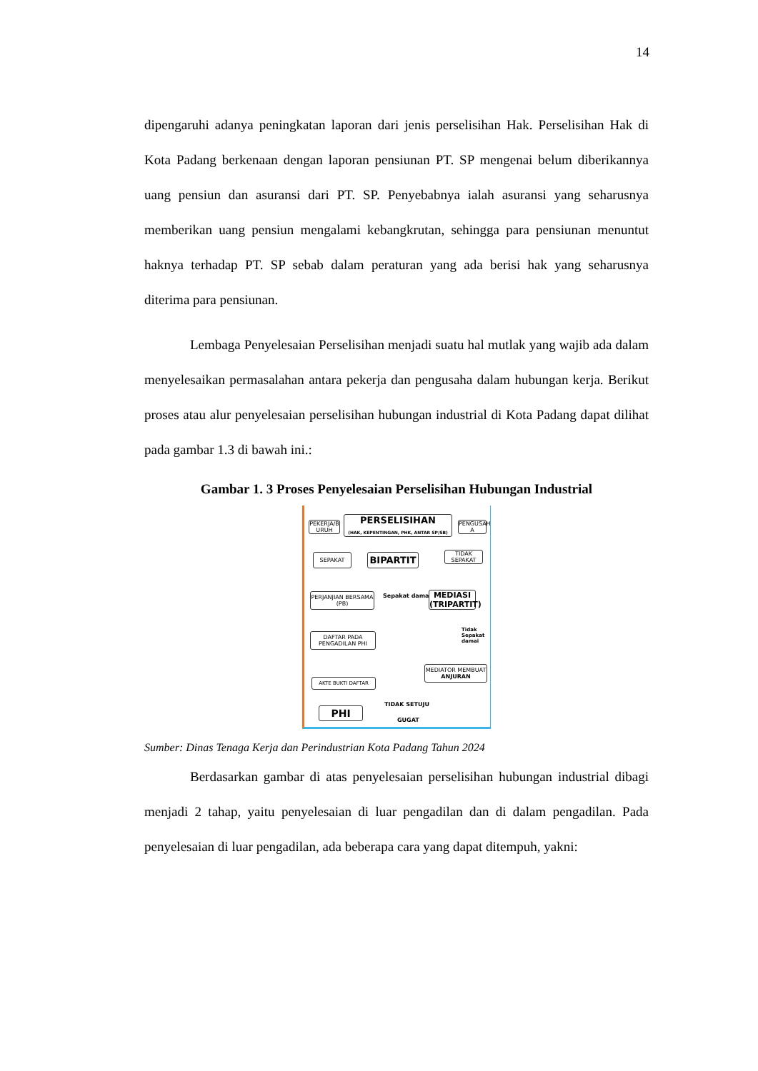14
dipengaruhi adanya peningkatan laporan dari jenis perselisihan Hak. Perselisihan Hak di Kota Padang berkenaan dengan laporan pensiunan PT. SP mengenai belum diberikannya uang pensiun dan asuransi dari PT. SP. Penyebabnya ialah asuransi yang seharusnya memberikan uang pensiun mengalami kebangkrutan, sehingga para pensiunan menuntut haknya terhadap PT. SP sebab dalam peraturan yang ada berisi hak yang seharusnya diterima para pensiunan.
Lembaga Penyelesaian Perselisihan menjadi suatu hal mutlak yang wajib ada dalam menyelesaikan permasalahan antara pekerja dan pengusaha dalam hubungan kerja. Berikut proses atau alur penyelesaian perselisihan hubungan industrial di Kota Padang dapat dilihat pada gambar 1.3 di bawah ini.:
Gambar 1. 3 Proses Penyelesaian Perselisihan Hubungan Industrial
PEKERJA/B URUH
PERSELISIHAN
(HAK, KEPENTINGAN, PHK, ANTAR SP/SB)
PENGUSAH A
SEPAKAT BIPARTIT
TIDAK SEPAKAT
PERJANJIAN BERSAMA (PB)
Sepakat damai
MEDIASI (TRIPARTIT)
Tidak Sepakat damai
DAFTAR PADA PENGADILAN PHI
MEDIATOR MEMBUAT ANJURAN
AKTE BUKTI DAFTAR
TIDAK SETUJU
PHI
GUGAT
Sumber: Dinas Tenaga Kerja dan Perindustrian Kota Padang Tahun 2024
Berdasarkan gambar di atas penyelesaian perselisihan hubungan industrial dibagi menjadi 2 tahap, yaitu penyelesaian di luar pengadilan dan di dalam pengadilan. Pada penyelesaian di luar pengadilan, ada beberapa cara yang dapat ditempuh, yakni: